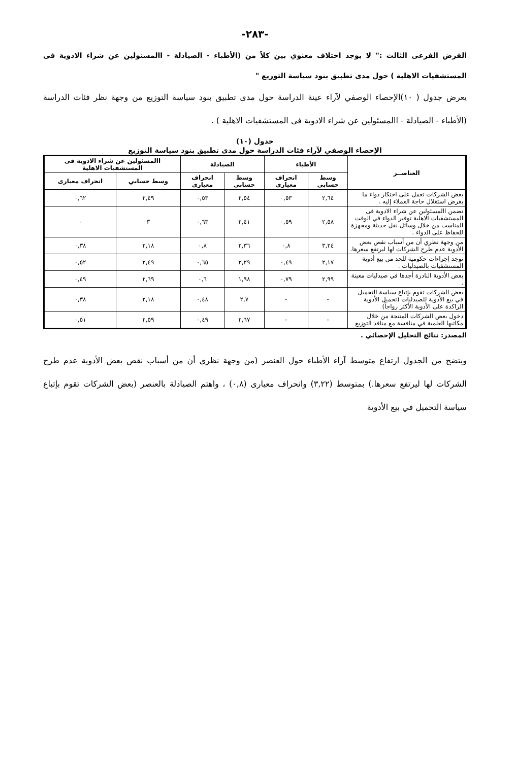-٢٨٣-
الفرض الفرعى الثالث :" لا يوجد اختلاف معنوي بين كلاً من (الأطباء - الصيادلة - االمسنولين عن شراء الادوية فى المستشفيات الاهلية ) حول مدى تطبيق بنود سياسة التوزيع "
يعرض جدول ( ١٠)الإحصاء الوصفي لآراء عينة الدراسة حول مدى تطبيق بنود سياسة التوزيع من وجهة نظر فئات الدراسة (الأطباء - الصيادلة - االمسئولين عن شراء الادوية فى المستشفيات الاهلية ) .
جدول (١٠)
الإحصاء الوصفي لآراء فئات الدراسة حول مدى تطبيق بنود سياسة التوزيع
| العناصــر | الأطباء | | الصيادلة | | االمسئولين عن شراء الادوية فى المستشفيات الاهلية | |
| --- | --- | --- | --- | --- | --- | --- |
| | وسط حسابي | انحراف معيارى | وسط حسابي | انحراف معيارى | وسط حسابي | انحراف معيارى |
| بعض الشركات تعمل على احتكار دواء ما بغرض استغلال حاجة العملاء إليه . | ٢,٦٤ | ٠,٥٣ | ٢,٥٤ | ٠,٥٣ | ٢,٤٩ | ٠,٦٢ |
| تضمن االمسئولين عن شراء الادوية فى المستشفيات الاهلية توفير الدواء في الوقت المناسب من خلال وسائل نقل حديثة ومجهزة للحفاظ على الدواء . | ٢,٥٨ | ٠,٥٩ | ٢,٤١ | ٠,٦٣ | ٣ | ٠ |
| من وجهة نظري أن من أسباب نقص بعض الأدوية عدم طرح الشركات لها ليرتفع سعرها. | ٣,٢٤ | ٠,٨ | ٢,٣٦ | ٠,٨ | ٢,١٨ | ٠,٣٨ |
| توجد إجراءات حكومية للحد من بيع أدوية المستشفيات بالصيدليات . | ٢,١٧ | ٠,٤٩ | ٢,٢٩ | ٠,٦٥ | ٢,٤٩ | ٠,٥٢ |
| بعض الأدوية النادرة أجدها في صيدليات معينة . | ٢,٩٩ | ٠,٧٩ | ١,٩٨ | ٠,٦ | ٢,٦٩ | ٠,٤٩ |
| بعض الشركات تقوم بإتباع سياسة التحميل في بيع الأدوية للصيدليات (تحميل الأدوية الراكدة على الأدوية الأكثر رواجاً) | - | - | ٢,٧ | ٠,٤٨ | ٢,١٨ | ٠,٣٨ |
| دخول بعض الشركات المنتجة من خلال مكاتبها العلمية في منافسة مع منافذ التوزيع | - | - | ٢,٦٧ | ٠,٤٩ | ٢,٥٩ | ٠,٥١ |
المصدر: نتائج التحليل الإحصائي .
ويتضح من الجدول ارتفاع متوسط آراء الأطباء حول العنصر (من وجهة نظري أن من أسباب نقص بعض الأدوية عدم طرح الشركات لها ليرتفع سعرها.) بمتوسط (٣,٢٢) وانحراف معيارى (٠,٨) ، واهتم الصيادلة بالعنصر (بعض الشركات تقوم بإتباع سياسة التحميل في بيع الأدوية